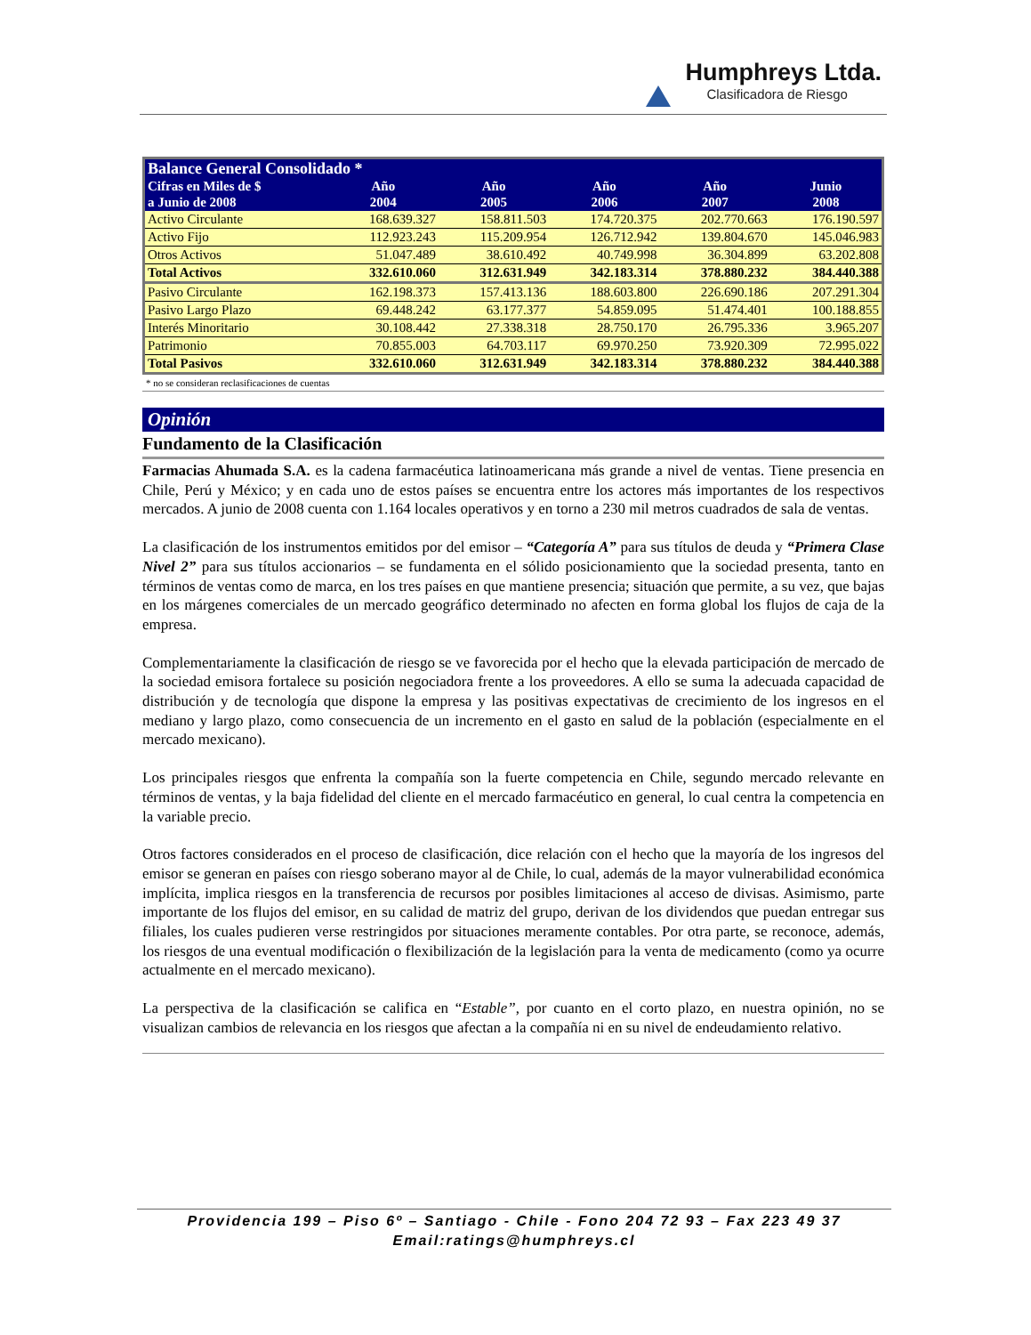Humphreys Ltda.
Clasificadora de Riesgo
| Balance General Consolidado * | | | | | |
| --- | --- | --- | --- | --- | --- |
| Cifras en Miles de $ a Junio de 2008 | Año 2004 | Año 2005 | Año 2006 | Año 2007 | Junio 2008 |
| Activo Circulante | 168.639.327 | 158.811.503 | 174.720.375 | 202.770.663 | 176.190.597 |
| Activo Fijo | 112.923.243 | 115.209.954 | 126.712.942 | 139.804.670 | 145.046.983 |
| Otros Activos | 51.047.489 | 38.610.492 | 40.749.998 | 36.304.899 | 63.202.808 |
| Total Activos | 332.610.060 | 312.631.949 | 342.183.314 | 378.880.232 | 384.440.388 |
| Pasivo Circulante | 162.198.373 | 157.413.136 | 188.603.800 | 226.690.186 | 207.291.304 |
| Pasivo Largo Plazo | 69.448.242 | 63.177.377 | 54.859.095 | 51.474.401 | 100.188.855 |
| Interés Minoritario | 30.108.442 | 27.338.318 | 28.750.170 | 26.795.336 | 3.965.207 |
| Patrimonio | 70.855.003 | 64.703.117 | 69.970.250 | 73.920.309 | 72.995.022 |
| Total Pasivos | 332.610.060 | 312.631.949 | 342.183.314 | 378.880.232 | 384.440.388 |
* no se consideran reclasificaciones de cuentas
Opinión
Fundamento de la Clasificación
Farmacias Ahumada S.A. es la cadena farmacéutica latinoamericana más grande a nivel de ventas. Tiene presencia en Chile, Perú y México; y en cada uno de estos países se encuentra entre los actores más importantes de los respectivos mercados. A junio de 2008 cuenta con 1.164 locales operativos y en torno a 230 mil metros cuadrados de sala de ventas.
La clasificación de los instrumentos emitidos por del emisor – “Categoría A” para sus títulos de deuda y “Primera Clase Nivel 2” para sus títulos accionarios – se fundamenta en el sólido posicionamiento que la sociedad presenta, tanto en términos de ventas como de marca, en los tres países en que mantiene presencia; situación que permite, a su vez, que bajas en los márgenes comerciales de un mercado geográfico determinado no afecten en forma global los flujos de caja de la empresa.
Complementariamente la clasificación de riesgo se ve favorecida por el hecho que la elevada participación de mercado de la sociedad emisora fortalece su posición negociadora frente a los proveedores. A ello se suma la adecuada capacidad de distribución y de tecnología que dispone la empresa y las positivas expectativas de crecimiento de los ingresos en el mediano y largo plazo, como consecuencia de un incremento en el gasto en salud de la población (especialmente en el mercado mexicano).
Los principales riesgos que enfrenta la compañía son la fuerte competencia en Chile, segundo mercado relevante en términos de ventas, y la baja fidelidad del cliente en el mercado farmacéutico en general, lo cual centra la competencia en la variable precio.
Otros factores considerados en el proceso de clasificación, dice relación con el hecho que la mayoría de los ingresos del emisor se generan en países con riesgo soberano mayor al de Chile, lo cual, además de la mayor vulnerabilidad económica implícita, implica riesgos en la transferencia de recursos por posibles limitaciones al acceso de divisas. Asimismo, parte importante de los flujos del emisor, en su calidad de matriz del grupo, derivan de los dividendos que puedan entregar sus filiales, los cuales pudieren verse restringidos por situaciones meramente contables. Por otra parte, se reconoce, además, los riesgos de una eventual modificación o flexibilización de la legislación para la venta de medicamento (como ya ocurre actualmente en el mercado mexicano).
La perspectiva de la clasificación se califica en “Estable”, por cuanto en el corto plazo, en nuestra opinión, no se visualizan cambios de relevancia en los riesgos que afectan a la compañía ni en su nivel de endeudamiento relativo.
Providencia 199 – Piso 6º – Santiago - Chile - Fono 204 72 93 – Fax 223 49 37
Email:ratings@humphreys.cl